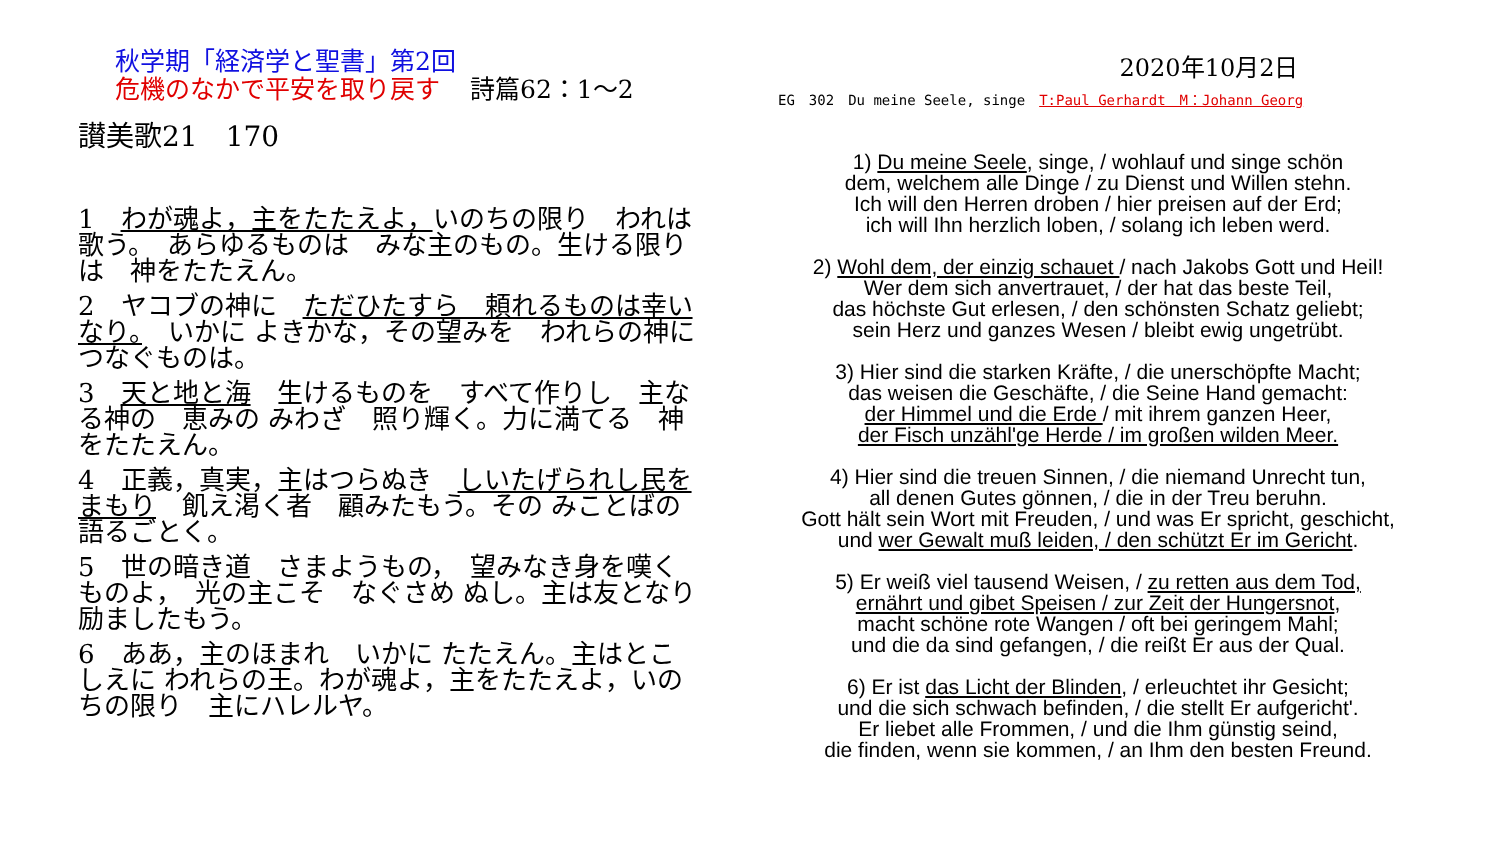秋学期「経済学と聖書」第2回
危機のなかで平安を取り戻す 詩篇62：1～2
讃美歌21　170
1　わが魂よ，主をたたえよ，いのちの限り　われは歌う。　あらゆるものは　みな主のもの。生ける限りは　神をたたえん。
2　ヤコブの神に　ただひたすら　頼れるものは幸いなり。　いかに よきかな，その望みを　われらの神に　つなぐものは。
3　天と地と海　生けるものを　すべて作りし　主なる神の　恵みの みわざ　照り輝く。力に満てる　神をたたえん。
4　正義，真実，主はつらぬき　しいたげられし民をまもり　飢え渇く者　顧みたもう。その みことばの　語るごとく。
5　世の暗き道　さまようもの，　望みなき身を嘆くものよ，　光の主こそ　なぐさめ ぬし。主は友となり　励ましたもう。
6　ああ，主のほまれ　いかに たたえん。主はとこしえに われらの王。わが魂よ，主をたたえよ，いのちの限り　主にハレルヤ。
2020年10月2日
EG　302　Du meine Seele, singe　T:Paul Gerhardt　M：Johann Georg
1) Du meine Seele, singe, / wohlauf und singe schön
dem, welchem alle Dinge / zu Dienst und Willen stehn.
Ich will den Herren droben / hier preisen auf der Erd;
ich will Ihn herzlich loben, / solang ich leben werd.
2) Wohl dem, der einzig schauet / nach Jakobs Gott und Heil!
Wer dem sich anvertrauet, / der hat das beste Teil,
das höchste Gut erlesen, / den schönsten Schatz geliebt;
sein Herz und ganzes Wesen / bleibt ewig ungetrübt.
3) Hier sind die starken Kräfte, / die unerschöpfte Macht;
das weisen die Geschäfte, / die Seine Hand gemacht:
der Himmel und die Erde / mit ihrem ganzen Heer,
der Fisch unzähl'ge Herde / im großen wilden Meer.
4) Hier sind die treuen Sinnen, / die niemand Unrecht tun,
all denen Gutes gönnen, / die in der Treu beruhn.
Gott hält sein Wort mit Freuden, / und was Er spricht, geschicht,
und wer Gewalt muß leiden, / den schützt Er im Gericht.
5) Er weiß viel tausend Weisen, / zu retten aus dem Tod,
ernährt und gibet Speisen / zur Zeit der Hungersnot,
macht schöne rote Wangen / oft bei geringem Mahl;
und die da sind gefangen, / die reißt Er aus der Qual.
6) Er ist das Licht der Blinden, / erleuchtet ihr Gesicht;
und die sich schwach befinden, / die stellt Er aufgericht'.
Er liebet alle Frommen, / und die Ihm günstig seind,
die finden, wenn sie kommen, / an Ihm den besten Freund.